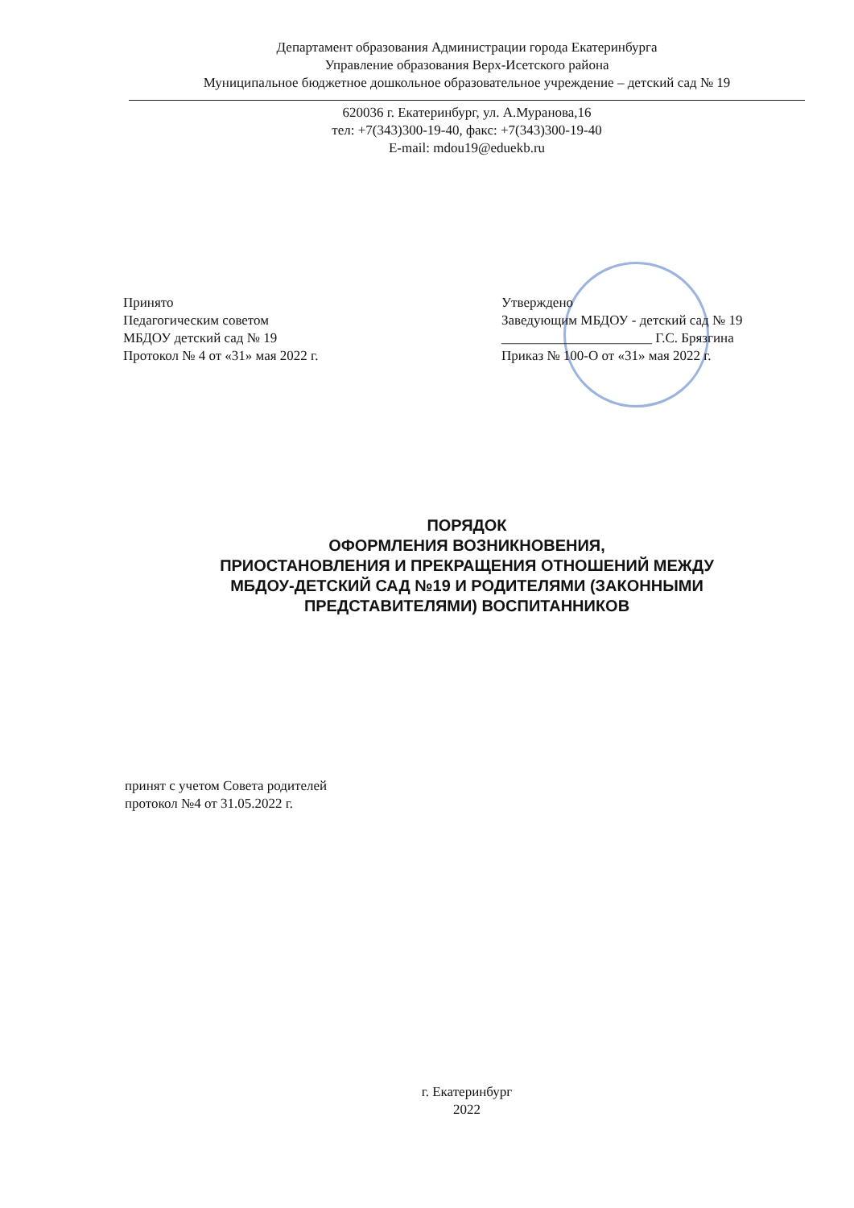Департамент образования Администрации города Екатеринбурга
Управление образования Верх-Исетского района
Муниципальное бюджетное дошкольное образовательное учреждение – детский сад № 19
620036 г. Екатеринбург, ул. А.Муранова,16
тел: +7(343)300-19-40, факс: +7(343)300-19-40
E-mail: mdou19@eduekb.ru
Принято
Педагогическим советом
МБДОУ детский сад № 19
Протокол № 4 от «31» мая 2022 г.
Утверждено
Заведующим МБДОУ - детский сад № 19
______________________ Г.С. Брязгина
Приказ № 100-О от «31» мая 2022 г.
ПОРЯДОК
ОФОРМЛЕНИЯ ВОЗНИКНОВЕНИЯ,
ПРИОСТАНОВЛЕНИЯ И ПРЕКРАЩЕНИЯ ОТНОШЕНИЙ МЕЖДУ
МБДОУ-ДЕТСКИЙ САД №19 И РОДИТЕЛЯМИ (ЗАКОННЫМИ
ПРЕДСТАВИТЕЛЯМИ) ВОСПИТАННИКОВ
принят с учетом Совета родителей
протокол №4 от 31.05.2022 г.
г. Екатеринбург
2022